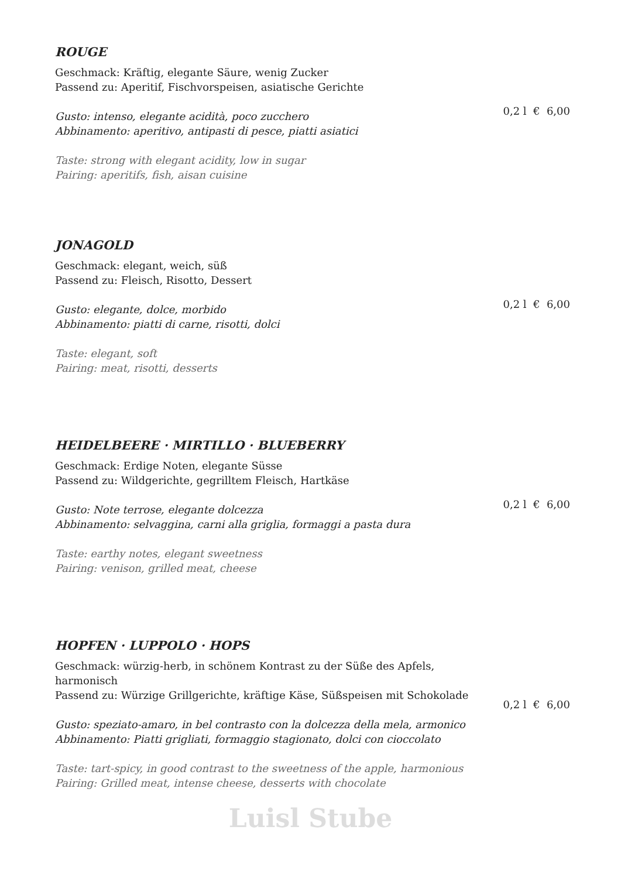ROUGE
0,2 l € 6,00
Geschmack: Kräftig, elegante Säure, wenig Zucker
Passend zu: Aperitif, Fischvorspeisen, asiatische Gerichte
Gusto: intenso, elegante acidità, poco zucchero
Abbinamento: aperitivo, antipasti di pesce, piatti asiatici
Taste: strong with elegant acidity, low in sugar
Pairing: aperitifs, fish, aisan cuisine
JONAGOLD
0,2 l € 6,00
Geschmack: elegant, weich, süß
Passend zu: Fleisch, Risotto, Dessert
Gusto: elegante, dolce, morbido
Abbinamento: piatti di carne, risotti, dolci
Taste: elegant, soft
Pairing: meat, risotti, desserts
HEIDELBEERE · MIRTILLO · BLUEBERRY
0,2 l € 6,00
Geschmack: Erdige Noten, elegante Süsse
Passend zu: Wildgerichte, gegrilltem Fleisch, Hartkäse
Gusto: Note terrose, elegante dolcezza
Abbinamento: selvaggina, carni alla griglia, formaggi a pasta dura
Taste: earthy notes, elegant sweetness
Pairing: venison, grilled meat, cheese
HOPFEN · LUPPOLO · HOPS
0,2 l € 6,00
Geschmack: würzig-herb, in schönem Kontrast zu der Süße des Apfels,
harmonisch
Passend zu: Würzige Grillgerichte, kräftige Käse, Süßspeisen mit Schokolade
Gusto: speziato-amaro, in bel contrasto con la dolcezza della mela, armonico
Abbinamento: Piatti grigliati, formaggio stagionato, dolci con cioccolato
Taste: tart-spicy, in good contrast to the sweetness of the apple, harmonious
Pairing: Grilled meat, intense cheese, desserts with chocolate
Luisl Stube